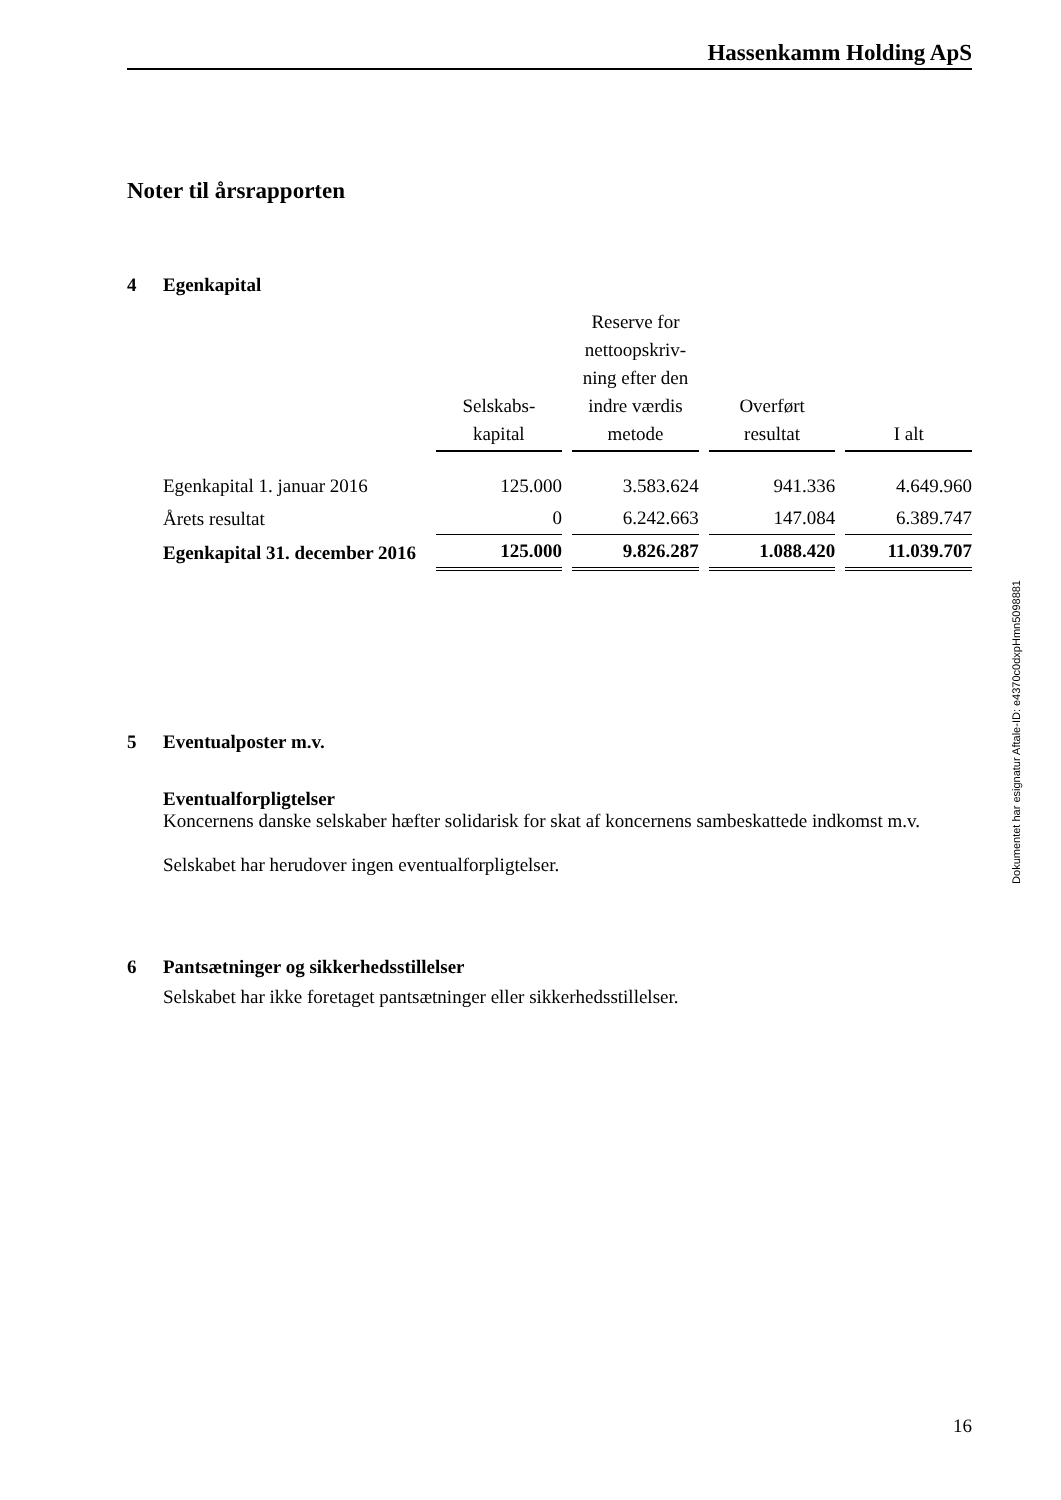Hassenkamm Holding ApS
Noter til årsrapporten
4 Egenkapital
| | Selskabs- kapital | Reserve for nettoopskriv- ning efter den indre værdis metode | Overført resultat | I alt |
| --- | --- | --- | --- | --- |
| Egenkapital 1. januar 2016 | 125.000 | 3.583.624 | 941.336 | 4.649.960 |
| Årets resultat | 0 | 6.242.663 | 147.084 | 6.389.747 |
| Egenkapital 31. december 2016 | 125.000 | 9.826.287 | 1.088.420 | 11.039.707 |
5 Eventualposter m.v.
Eventualforpligtelser
Koncernens danske selskaber hæfter solidarisk for skat af koncernens sambeskattede indkomst m.v.
Selskabet har herudover ingen eventualforpligtelser.
6 Pantsætninger og sikkerhedsstillelser
Selskabet har ikke foretaget pantsætninger eller sikkerhedsstillelser.
Dokumentet har esignatur Aftale-ID: e4370c0dxpHmn5098881
16